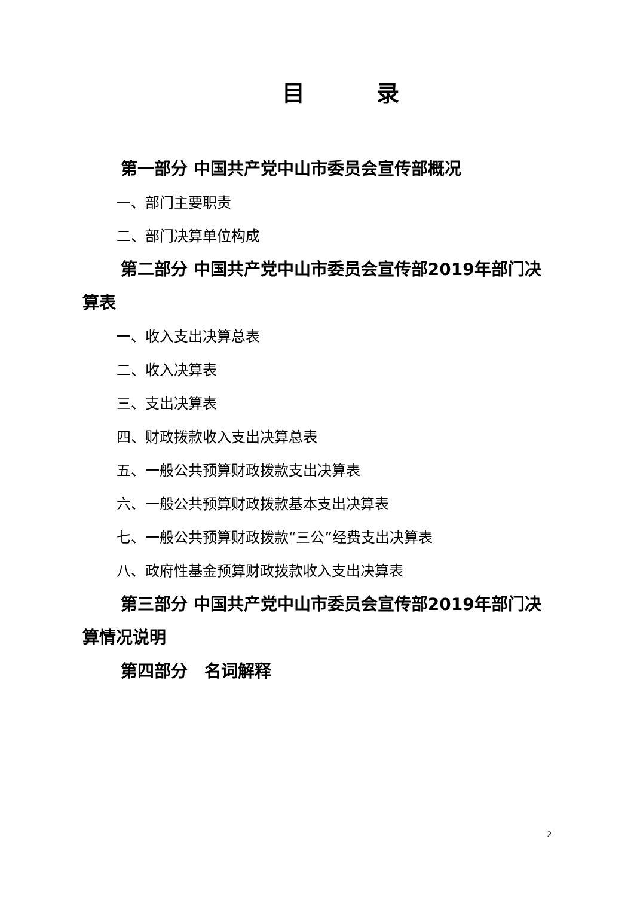目 录
第一部分 中国共产党中山市委员会宣传部概况
一、部门主要职责
二、部门决算单位构成
第二部分 中国共产党中山市委员会宣传部2019年部门决算表
一、收入支出决算总表
二、收入决算表
三、支出决算表
四、财政拨款收入支出决算总表
五、一般公共预算财政拨款支出决算表
六、一般公共预算财政拨款基本支出决算表
七、一般公共预算财政拨款“三公”经费支出决算表
八、政府性基金预算财政拨款收入支出决算表
第三部分 中国共产党中山市委员会宣传部2019年部门决算情况说明
第四部分　名词解释
2